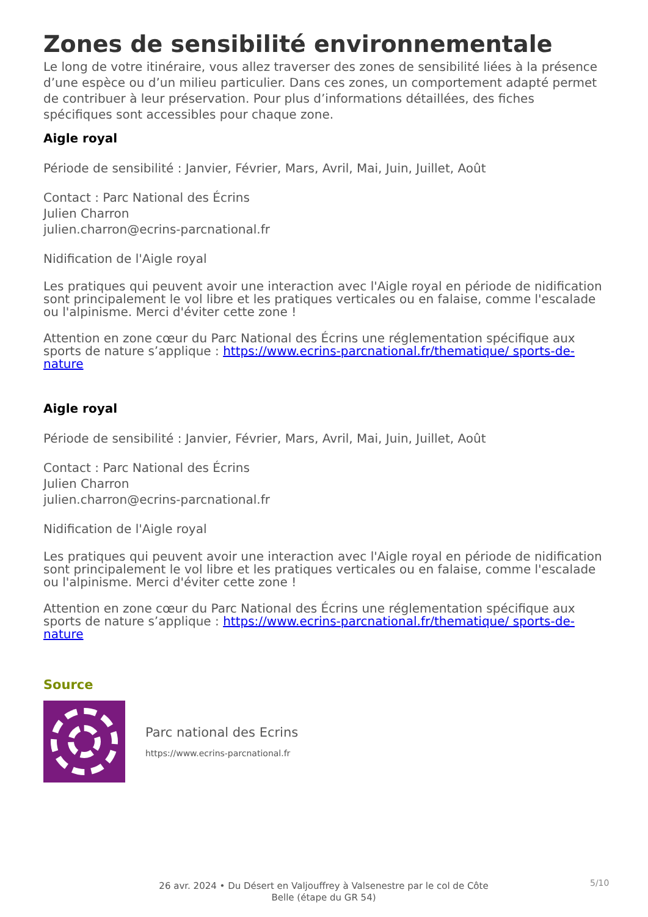Zones de sensibilité environnementale
Le long de votre itinéraire, vous allez traverser des zones de sensibilité liées à la présence d’une espèce ou d’un milieu particulier. Dans ces zones, un comportement adapté permet de contribuer à leur préservation. Pour plus d’informations détaillées, des fiches spécifiques sont accessibles pour chaque zone.
Aigle royal
Période de sensibilité : Janvier, Février, Mars, Avril, Mai, Juin, Juillet, Août
Contact : Parc National des Écrins
Julien Charron
julien.charron@ecrins-parcnational.fr
Nidification de l'Aigle royal
Les pratiques qui peuvent avoir une interaction avec l'Aigle royal en période de nidification sont principalement le vol libre et les pratiques verticales ou en falaise, comme l'escalade ou l'alpinisme. Merci d'éviter cette zone !
Attention en zone cœur du Parc National des Écrins une réglementation spécifique aux sports de nature s’applique : https://www.ecrins-parcnational.fr/thematique/ sports-de-nature
Aigle royal
Période de sensibilité : Janvier, Février, Mars, Avril, Mai, Juin, Juillet, Août
Contact : Parc National des Écrins
Julien Charron
julien.charron@ecrins-parcnational.fr
Nidification de l'Aigle royal
Les pratiques qui peuvent avoir une interaction avec l'Aigle royal en période de nidification sont principalement le vol libre et les pratiques verticales ou en falaise, comme l'escalade ou l'alpinisme. Merci d'éviter cette zone !
Attention en zone cœur du Parc National des Écrins une réglementation spécifique aux sports de nature s’applique : https://www.ecrins-parcnational.fr/thematique/ sports-de-nature
Source
Parc national des Ecrins
https://www.ecrins-parcnational.fr
26 avr. 2024 • Du Désert en Valjouffrey à Valsenestre par le col de Côte Belle (étape du GR 54)
5/10